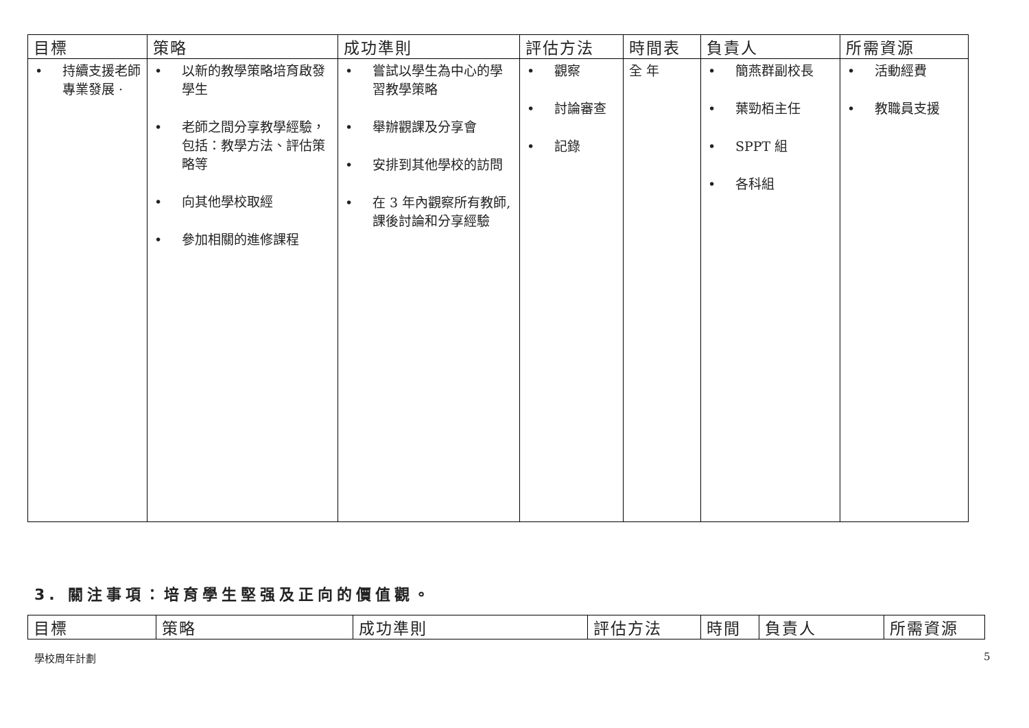| 目標 | 策略 | 成功準則 | 評估方法 | 時間表 | 負責人 | 所需資源 |
| --- | --- | --- | --- | --- | --- | --- |
| • 持續支援老師專業發展 · | • 以新的教學策略培育啟發學生 • 老師之間分享教學經驗，包括：教學方法、評估策略等 • 向其他學校取經 • 參加相關的進修課程 | • 嘗試以學生為中心的學習教學策略 • 舉辦觀課及分享會 • 安排到其他學校的訪問 • 在 3 年內觀察所有教師,課後討論和分享經驗 | • 觀察 • 討論審查 • 記錄 | 全 年 | • 簡燕群副校長 • 葉勁栢主任 • SPPT 組 • 各科組 | • 活動經費 • 教職員支援 |
3. 關注事項：培育學生堅强及正向的價值觀。
| 目標 | 策略 | 成功準則 | 評估方法 | 時間 | 負責人 | 所需資源 |
| --- | --- | --- | --- | --- | --- | --- |
學校周年計劃 5